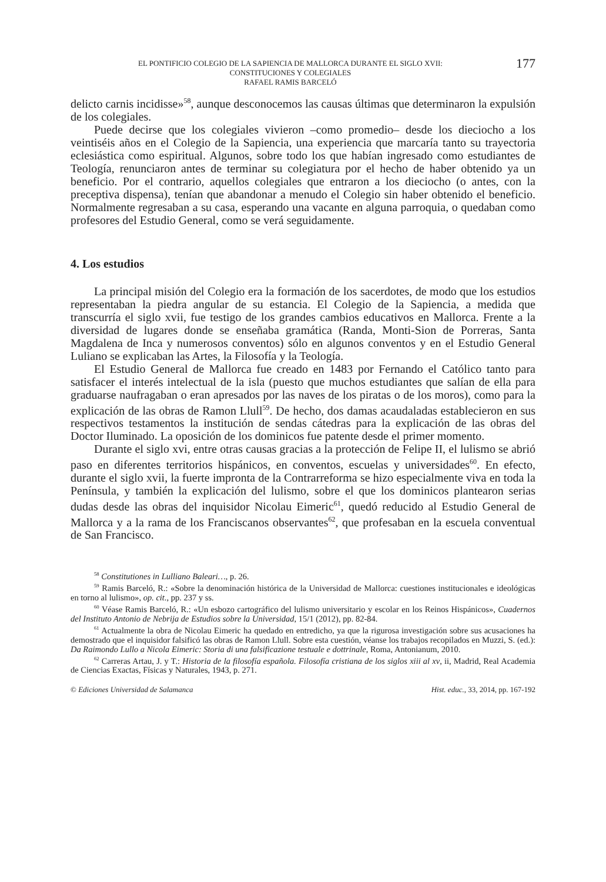EL PONTIFICIO COLEGIO DE LA SAPIENCIA DE MALLORCA DURANTE EL SIGLO XVII:
CONSTITUCIONES Y COLEGIALES
RAFAEL RAMIS BARCELÓ
177
delicto carnis incidisse»<sup>58</sup>, aunque desconocemos las causas últimas que determinaron la expulsión de los colegiales.
Puede decirse que los colegiales vivieron –como promedio– desde los dieciocho a los veintiséis años en el Colegio de la Sapiencia, una experiencia que marcaría tanto su trayectoria eclesiástica como espiritual. Algunos, sobre todo los que habían ingresado como estudiantes de Teología, renunciaron antes de terminar su colegiatura por el hecho de haber obtenido ya un beneficio. Por el contrario, aquellos colegiales que entraron a los dieciocho (o antes, con la preceptiva dispensa), tenían que abandonar a menudo el Colegio sin haber obtenido el beneficio. Normalmente regresaban a su casa, esperando una vacante en alguna parroquia, o quedaban como profesores del Estudio General, como se verá seguidamente.
4. Los estudios
La principal misión del Colegio era la formación de los sacerdotes, de modo que los estudios representaban la piedra angular de su estancia. El Colegio de la Sapiencia, a medida que transcurría el siglo xvii, fue testigo de los grandes cambios educativos en Mallorca. Frente a la diversidad de lugares donde se enseñaba gramática (Randa, Monti-Sion de Porreras, Santa Magdalena de Inca y numerosos conventos) sólo en algunos conventos y en el Estudio General Luliano se explicaban las Artes, la Filosofía y la Teología.
El Estudio General de Mallorca fue creado en 1483 por Fernando el Católico tanto para satisfacer el interés intelectual de la isla (puesto que muchos estudiantes que salían de ella para graduarse naufragaban o eran apresados por las naves de los piratas o de los moros), como para la explicación de las obras de Ramon Llull<sup>59</sup>. De hecho, dos damas acaudaladas establecieron en sus respectivos testamentos la institución de sendas cátedras para la explicación de las obras del Doctor Iluminado. La oposición de los dominicos fue patente desde el primer momento.
Durante el siglo xvi, entre otras causas gracias a la protección de Felipe II, el lulismo se abrió paso en diferentes territorios hispánicos, en conventos, escuelas y universidades<sup>60</sup>. En efecto, durante el siglo xvii, la fuerte impronta de la Contrarreforma se hizo especialmente viva en toda la Península, y también la explicación del lulismo, sobre el que los dominicos plantearon serias dudas desde las obras del inquisidor Nicolau Eimeric<sup>61</sup>, quedó reducido al Estudio General de Mallorca y a la rama de los Franciscanos observantes<sup>62</sup>, que profesaban en la escuela conventual de San Francisco.
<sup>58</sup> Constitutiones in Lulliano Baleari…, p. 26.
<sup>59</sup> Ramis Barceló, R.: «Sobre la denominación histórica de la Universidad de Mallorca: cuestiones institucionales e ideológicas en torno al lulismo», op. cit., pp. 237 y ss.
<sup>60</sup> Véase Ramis Barceló, R.: «Un esbozo cartográfico del lulismo universitario y escolar en los Reinos Hispánicos», Cuadernos del Instituto Antonio de Nebrija de Estudios sobre la Universidad, 15/1 (2012), pp. 82-84.
<sup>61</sup> Actualmente la obra de Nicolau Eimeric ha quedado en entredicho, ya que la rigurosa investigación sobre sus acusaciones ha demostrado que el inquisidor falsificó las obras de Ramon Llull. Sobre esta cuestión, véanse los trabajos recopilados en Muzzi, S. (ed.): Da Raimondo Lullo a Nicola Eimeric: Storia di una falsificazione testuale e dottrinale, Roma, Antonianum, 2010.
<sup>62</sup> Carreras Artau, J. y T.: Historia de la filosofía española. Filosofía cristiana de los siglos xiii al xv, ii, Madrid, Real Academia de Ciencias Exactas, Físicas y Naturales, 1943, p. 271.
© Ediciones Universidad de Salamanca Hist. educ., 33, 2014, pp. 167-192